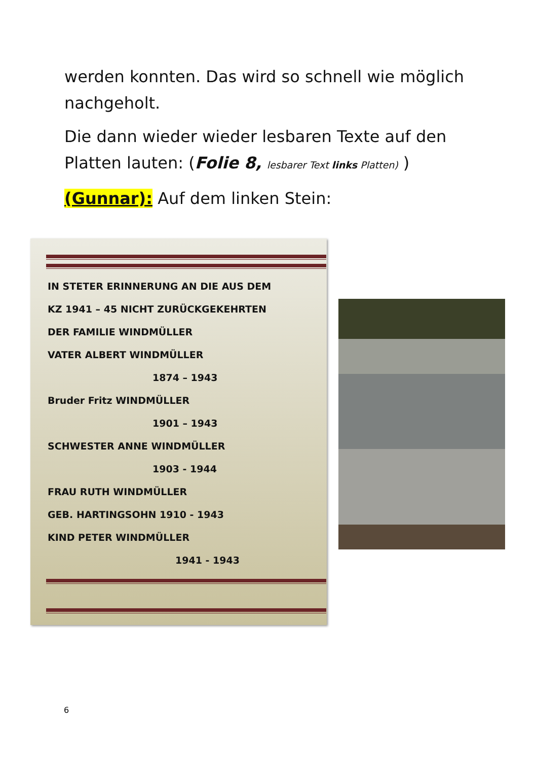werden konnten. Das wird so schnell wie möglich nachgeholt.
Die dann wieder wieder lesbaren Texte auf den Platten lauten: (Folie 8, lesbarer Text links Platten) )
(Gunnar): Auf dem linken Stein:
IN STETER ERINNERUNG AN DIE AUS DEM
KZ 1941 – 45 NICHT ZURÜCKGEKEHRTEN
DER FAMILIE WINDMÜLLER
VATER ALBERT WINDMÜLLER
1874 – 1943
Bruder Fritz WINDMÜLLER
1901 – 1943
SCHWESTER ANNE WINDMÜLLER
1903 - 1944
FRAU RUTH WINDMÜLLER
GEB. HARTINGSOHN 1910 - 1943
KIND PETER WINDMÜLLER
1941 - 1943
6